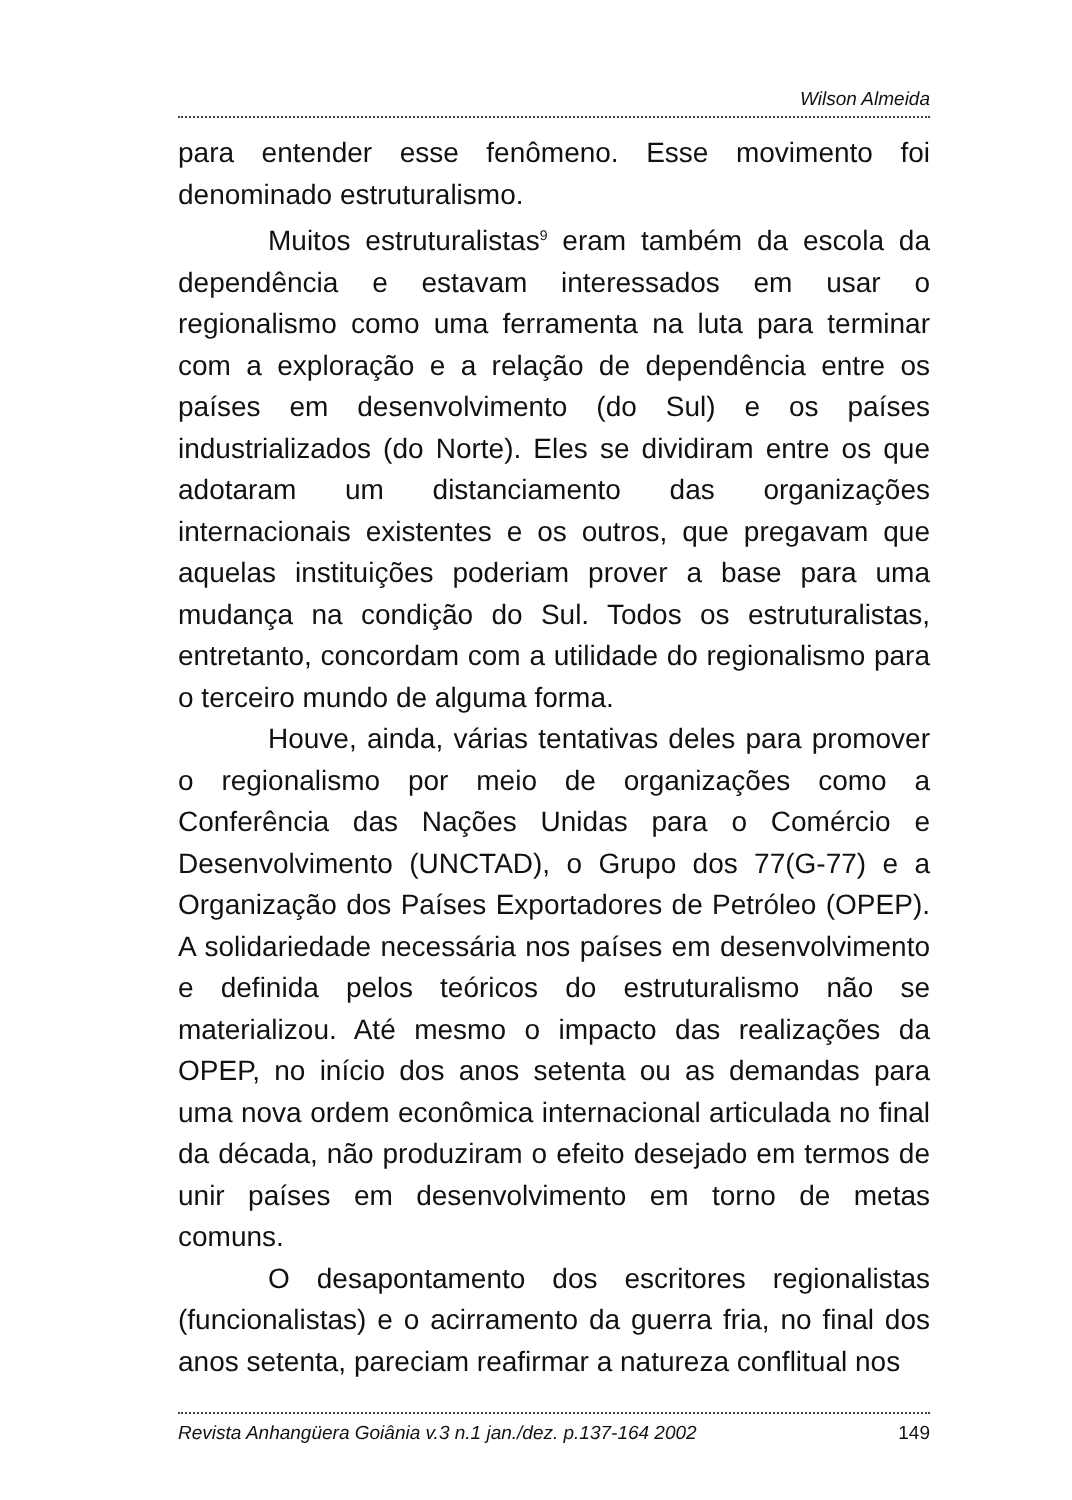Wilson Almeida
para entender esse fenômeno. Esse movimento foi denominado estruturalismo.
Muitos estruturalistas<sup>9</sup> eram também da escola da dependência e estavam interessados em usar o regionalismo como uma ferramenta na luta para terminar com a exploração e a relação de dependência entre os países em desenvolvimento (do Sul) e os países industrializados (do Norte). Eles se dividiram entre os que adotaram um distanciamento das organizações internacionais existentes e os outros, que pregavam que aquelas instituições poderiam prover a base para uma mudança na condição do Sul. Todos os estruturalistas, entretanto, concordam com a utilidade do regionalismo para o terceiro mundo de alguma forma.
Houve, ainda, várias tentativas deles para promover o regionalismo por meio de organizações como a Conferência das Nações Unidas para o Comércio e Desenvolvimento (UNCTAD), o Grupo dos 77(G-77) e a Organização dos Países Exportadores de Petróleo (OPEP). A solidariedade necessária nos países em desenvolvimento e definida pelos teóricos do estruturalismo não se materializou. Até mesmo o impacto das realizações da OPEP, no início dos anos setenta ou as demandas para uma nova ordem econômica internacional articulada no final da década, não produziram o efeito desejado em termos de unir países em desenvolvimento em torno de metas comuns.
O desapontamento dos escritores regionalistas (funcionalistas) e o acirramento da guerra fria, no final dos anos setenta, pareciam reafirmar a natureza conflitual nos
Revista Anhangüera Goiânia v.3 n.1 jan./dez. p.137-164 2002 149